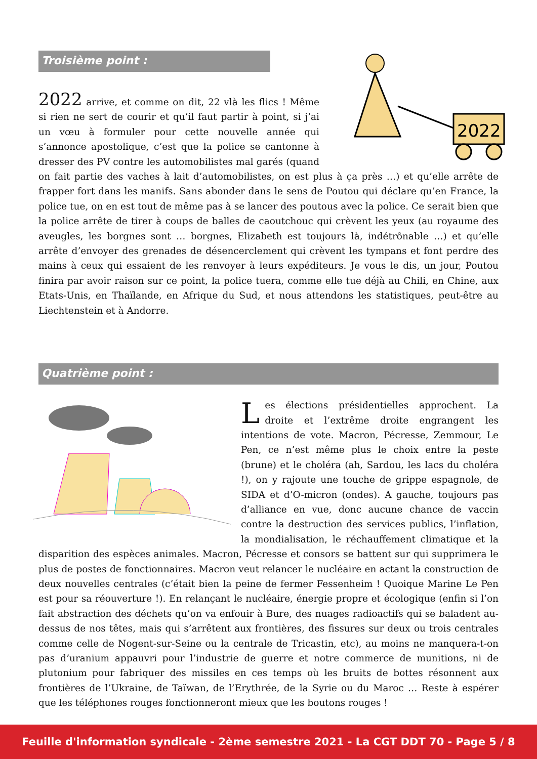2022
Troisième point :
2022 arrive, et comme on dit, 22 vlà les flics ! Même si rien ne sert de courir et qu’il faut partir à point, si j’ai un vœu à formuler pour cette nouvelle année qui s’annonce apostolique, c’est que la police se cantonne à dresser des PV contre les automobilistes mal garés (quand on fait partie des vaches à lait d’automobilistes, on est plus à ça près …) et qu’elle arrête de frapper fort dans les manifs. Sans abonder dans le sens de Poutou qui déclare qu’en France, la police tue, on en est tout de même pas à se lancer des poutous avec la police. Ce serait bien que la police arrête de tirer à coups de balles de caoutchouc qui crèvent les yeux (au royaume des aveugles, les borgnes sont … borgnes, Elizabeth est toujours là, indétrônable …) et qu’elle arrête d’envoyer des grenades de désencerclement qui crèvent les tympans et font perdre des mains à ceux qui essaient de les renvoyer à leurs expéditeurs. Je vous le dis, un jour, Poutou finira par avoir raison sur ce point, la police tuera, comme elle tue déjà au Chili, en Chine, aux Etats-Unis, en Thaïlande, en Afrique du Sud, et nous attendons les statistiques, peut-être au Liechtenstein et à Andorre.
Quatrième point :
Les élections présidentielles approchent. La droite et l’extrême droite engrangent les intentions de vote. Macron, Pécresse, Zemmour, Le Pen, ce n’est même plus le choix entre la peste (brune) et le choléra (ah, Sardou, les lacs du choléra !), on y rajoute une touche de grippe espagnole, de SIDA et d’O-micron (ondes). A gauche, toujours pas d’alliance en vue, donc aucune chance de vaccin contre la destruction des services publics, l’inflation, la mondialisation, le réchauffement climatique et la disparition des espèces animales. Macron, Pécresse et consors se battent sur qui supprimera le plus de postes de fonctionnaires. Macron veut relancer le nucléaire en actant la construction de deux nouvelles centrales (c’était bien la peine de fermer Fessenheim ! Quoique Marine Le Pen est pour sa réouverture !). En relançant le nucléaire, énergie propre et écologique (enfin si l’on fait abstraction des déchets qu’on va enfouir à Bure, des nuages radioactifs qui se baladent au-dessus de nos têtes, mais qui s’arrêtent aux frontières, des fissures sur deux ou trois centrales comme celle de Nogent-sur-Seine ou la centrale de Tricastin, etc), au moins ne manquera-t-on pas d’uranium appauvri pour l’industrie de guerre et notre commerce de munitions, ni de plutonium pour fabriquer des missiles en ces temps où les bruits de bottes résonnent aux frontières de l’Ukraine, de Taïwan, de l’Erythrée, de la Syrie ou du Maroc … Reste à espérer que les téléphones rouges fonctionneront mieux que les boutons rouges !
Feuille d'information syndicale - 2ème semestre 2021 - La CGT DDT 70 - Page 5 / 8